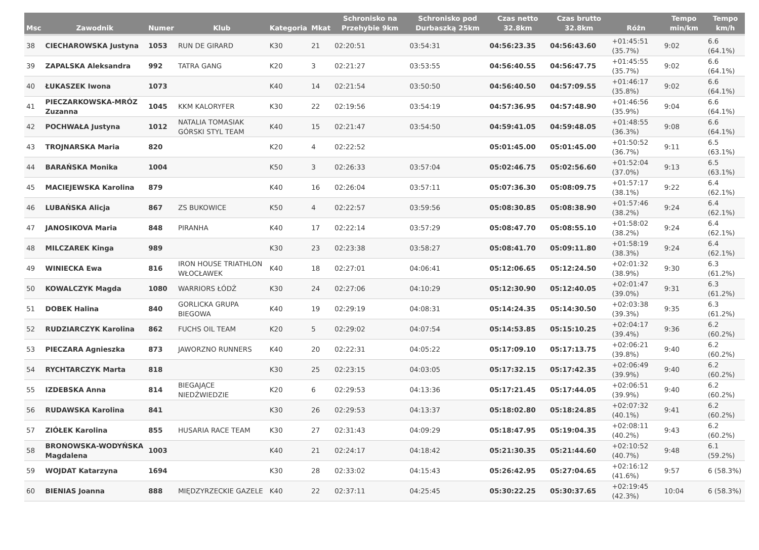| Msc | Zawodnik | Numer | Klub | Kategoria | Mkat | Schronisko na Przehybie 9km | Schronisko pod Durbaszką 25km | Czas netto 32.8km | Czas brutto 32.8km | Różn | Tempo min/km | Tempo km/h |
| --- | --- | --- | --- | --- | --- | --- | --- | --- | --- | --- | --- | --- |
| 38 | CIECHAROWSKA Justyna | 1053 | RUN DE GIRARD | K30 | 21 | 02:20:51 | 03:54:31 | 04:56:23.35 | 04:56:43.60 | +01:45:51 (35.7%) | 9:02 | 6.6 (64.1%) |
| 39 | ZAPALSKA Aleksandra | 992 | TATRA GANG | K20 | 3 | 02:21:27 | 03:53:55 | 04:56:40.55 | 04:56:47.75 | +01:45:55 (35.7%) | 9:02 | 6.6 (64.1%) |
| 40 | ŁUKASZEK Iwona | 1073 | | K40 | 14 | 02:21:54 | 03:50:50 | 04:56:40.50 | 04:57:09.55 | +01:46:17 (35.8%) | 9:02 | 6.6 (64.1%) |
| 41 | PIECZARKOWSKA-MRÓZ Zuzanna | 1045 | KKM KALORYFER | K30 | 22 | 02:19:56 | 03:54:19 | 04:57:36.95 | 04:57:48.90 | +01:46:56 (35.9%) | 9:04 | 6.6 (64.1%) |
| 42 | POCHWAŁA Justyna | 1012 | NATALIA TOMASIAK GÓRSKI STYL TEAM | K40 | 15 | 02:21:47 | 03:54:50 | 04:59:41.05 | 04:59:48.05 | +01:48:55 (36.3%) | 9:08 | 6.6 (64.1%) |
| 43 | TROJNARSKA Maria | 820 | | K20 | 4 | 02:22:52 | | 05:01:45.00 | 05:01:45.00 | +01:50:52 (36.7%) | 9:11 | 6.5 (63.1%) |
| 44 | BARAŃSKA Monika | 1004 | | K50 | 3 | 02:26:33 | 03:57:04 | 05:02:46.75 | 05:02:56.60 | +01:52:04 (37.0%) | 9:13 | 6.5 (63.1%) |
| 45 | MACIEJEWSKA Karolina | 879 | | K40 | 16 | 02:26:04 | 03:57:11 | 05:07:36.30 | 05:08:09.75 | +01:57:17 (38.1%) | 9:22 | 6.4 (62.1%) |
| 46 | LUBAŃSKA Alicja | 867 | ZS BUKOWICE | K50 | 4 | 02:22:57 | 03:59:56 | 05:08:30.85 | 05:08:38.90 | +01:57:46 (38.2%) | 9:24 | 6.4 (62.1%) |
| 47 | JANOSIKOVA Maria | 848 | PIRANHA | K40 | 17 | 02:22:14 | 03:57:29 | 05:08:47.70 | 05:08:55.10 | +01:58:02 (38.2%) | 9:24 | 6.4 (62.1%) |
| 48 | MILCZAREK Kinga | 989 | | K30 | 23 | 02:23:38 | 03:58:27 | 05:08:41.70 | 05:09:11.80 | +01:58:19 (38.3%) | 9:24 | 6.4 (62.1%) |
| 49 | WINIECKA Ewa | 816 | IRON HOUSE TRIATHLON WŁOCŁAWEK | K40 | 18 | 02:27:01 | 04:06:41 | 05:12:06.65 | 05:12:24.50 | +02:01:32 (38.9%) | 9:30 | 6.3 (61.2%) |
| 50 | KOWALCZYK Magda | 1080 | WARRIORS ŁÓDŹ | K30 | 24 | 02:27:06 | 04:10:29 | 05:12:30.90 | 05:12:40.05 | +02:01:47 (39.0%) | 9:31 | 6.3 (61.2%) |
| 51 | DOBEK Halina | 840 | GORLICKA GRUPA BIEGOWA | K40 | 19 | 02:29:19 | 04:08:31 | 05:14:24.35 | 05:14:30.50 | +02:03:38 (39.3%) | 9:35 | 6.3 (61.2%) |
| 52 | RUDZIARCZYK Karolina | 862 | FUCHS OIL TEAM | K20 | 5 | 02:29:02 | 04:07:54 | 05:14:53.85 | 05:15:10.25 | +02:04:17 (39.4%) | 9:36 | 6.2 (60.2%) |
| 53 | PIECZARA Agnieszka | 873 | JAWORZNO RUNNERS | K40 | 20 | 02:22:31 | 04:05:22 | 05:17:09.10 | 05:17:13.75 | +02:06:21 (39.8%) | 9:40 | 6.2 (60.2%) |
| 54 | RYCHTARCZYK Marta | 818 | | K30 | 25 | 02:23:15 | 04:03:05 | 05:17:32.15 | 05:17:42.35 | +02:06:49 (39.9%) | 9:40 | 6.2 (60.2%) |
| 55 | IZDEBSKA Anna | 814 | BIEGAJĄCE NIEDŹWIEDZIE | K20 | 6 | 02:29:53 | 04:13:36 | 05:17:21.45 | 05:17:44.05 | +02:06:51 (39.9%) | 9:40 | 6.2 (60.2%) |
| 56 | RUDAWSKA Karolina | 841 | | K30 | 26 | 02:29:53 | 04:13:37 | 05:18:02.80 | 05:18:24.85 | +02:07:32 (40.1%) | 9:41 | 6.2 (60.2%) |
| 57 | ZIÓŁEK Karolina | 855 | HUSARIA RACE TEAM | K30 | 27 | 02:31:43 | 04:09:29 | 05:18:47.95 | 05:19:04.35 | +02:08:11 (40.2%) | 9:43 | 6.2 (60.2%) |
| 58 | BRONOWSKA-WODYŃSKA Magdalena | 1003 | | K40 | 21 | 02:24:17 | 04:18:42 | 05:21:30.35 | 05:21:44.60 | +02:10:52 (40.7%) | 9:48 | 6.1 (59.2%) |
| 59 | WOJDAT Katarzyna | 1694 | | K30 | 28 | 02:33:02 | 04:15:43 | 05:26:42.95 | 05:27:04.65 | +02:16:12 (41.6%) | 9:57 | 6 (58.3%) |
| 60 | BIENIAS Joanna | 888 | MIĘDZYRZECKIE GAZELE | K40 | 22 | 02:37:11 | 04:25:45 | 05:30:22.25 | 05:30:37.65 | +02:19:45 (42.3%) | 10:04 | 6 (58.3%) |